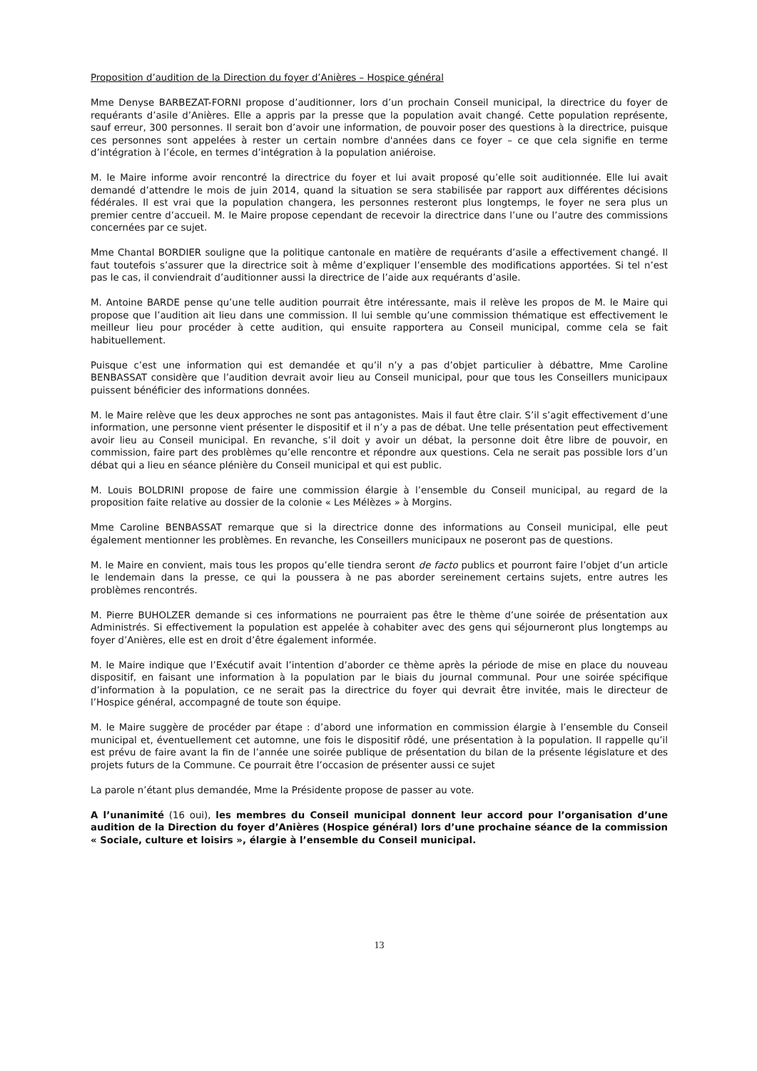Proposition d’audition de la Direction du foyer d’Anières – Hospice général
Mme Denyse BARBEZAT-FORNI propose d’auditionner, lors d’un prochain Conseil municipal, la directrice du foyer de requérants d’asile d’Anières. Elle a appris par la presse que la population avait changé. Cette population représente, sauf erreur, 300 personnes. Il serait bon d’avoir une information, de pouvoir poser des questions à la directrice, puisque ces personnes sont appelées à rester un certain nombre d'années dans ce foyer – ce que cela signifie en terme d’intégration à l’école, en termes d’intégration à la population aniéroise.
M. le Maire informe avoir rencontré la directrice du foyer et lui avait proposé qu’elle soit auditionnée. Elle lui avait demandé d’attendre le mois de juin 2014, quand la situation se sera stabilisée par rapport aux différentes décisions fédérales. Il est vrai que la population changera, les personnes resteront plus longtemps, le foyer ne sera plus un premier centre d’accueil. M. le Maire propose cependant de recevoir la directrice dans l’une ou l’autre des commissions concernées par ce sujet.
Mme Chantal BORDIER souligne que la politique cantonale en matière de requérants d’asile a effectivement changé. Il faut toutefois s’assurer que la directrice soit à même d’expliquer l’ensemble des modifications apportées. Si tel n’est pas le cas, il conviendrait d’auditionner aussi la directrice de l’aide aux requérants d’asile.
M. Antoine BARDE pense qu’une telle audition pourrait être intéressante, mais il relève les propos de M. le Maire qui propose que l’audition ait lieu dans une commission. Il lui semble qu’une commission thématique est effectivement le meilleur lieu pour procéder à cette audition, qui ensuite rapportera au Conseil municipal, comme cela se fait habituellement.
Puisque c’est une information qui est demandée et qu’il n’y a pas d’objet particulier à débattre, Mme Caroline BENBASSAT considère que l’audition devrait avoir lieu au Conseil municipal, pour que tous les Conseillers municipaux puissent bénéficier des informations données.
M. le Maire relève que les deux approches ne sont pas antagonistes. Mais il faut être clair. S’il s’agit effectivement d’une information, une personne vient présenter le dispositif et il n’y a pas de débat. Une telle présentation peut effectivement avoir lieu au Conseil municipal. En revanche, s’il doit y avoir un débat, la personne doit être libre de pouvoir, en commission, faire part des problèmes qu’elle rencontre et répondre aux questions. Cela ne serait pas possible lors d’un débat qui a lieu en séance plénière du Conseil municipal et qui est public.
M. Louis BOLDRINI propose de faire une commission élargie à l’ensemble du Conseil municipal, au regard de la proposition faite relative au dossier de la colonie « Les Mélèzes » à Morgins.
Mme Caroline BENBASSAT remarque que si la directrice donne des informations au Conseil municipal, elle peut également mentionner les problèmes. En revanche, les Conseillers municipaux ne poseront pas de questions.
M. le Maire en convient, mais tous les propos qu’elle tiendra seront de facto publics et pourront faire l’objet d’un article le lendemain dans la presse, ce qui la poussera à ne pas aborder sereinement certains sujets, entre autres les problèmes rencontrés.
M. Pierre BUHOLZER demande si ces informations ne pourraient pas être le thème d’une soirée de présentation aux Administrés. Si effectivement la population est appelée à cohabiter avec des gens qui séjourneront plus longtemps au foyer d’Anières, elle est en droit d’être également informée.
M. le Maire indique que l’Exécutif avait l’intention d’aborder ce thème après la période de mise en place du nouveau dispositif, en faisant une information à la population par le biais du journal communal. Pour une soirée spécifique d’information à la population, ce ne serait pas la directrice du foyer qui devrait être invitée, mais le directeur de l’Hospice général, accompagné de toute son équipe.
M. le Maire suggère de procéder par étape : d’abord une information en commission élargie à l’ensemble du Conseil municipal et, éventuellement cet automne, une fois le dispositif rôdé, une présentation à la population. Il rappelle qu’il est prévu de faire avant la fin de l’année une soirée publique de présentation du bilan de la présente législature et des projets futurs de la Commune. Ce pourrait être l’occasion de présenter aussi ce sujet
La parole n’étant plus demandée, Mme la Présidente propose de passer au vote.
A l’unanimité (16 oui), les membres du Conseil municipal donnent leur accord pour l’organisation d’une audition de la Direction du foyer d’Anières (Hospice général) lors d’une prochaine séance de la commission « Sociale, culture et loisirs », élargie à l’ensemble du Conseil municipal.
13